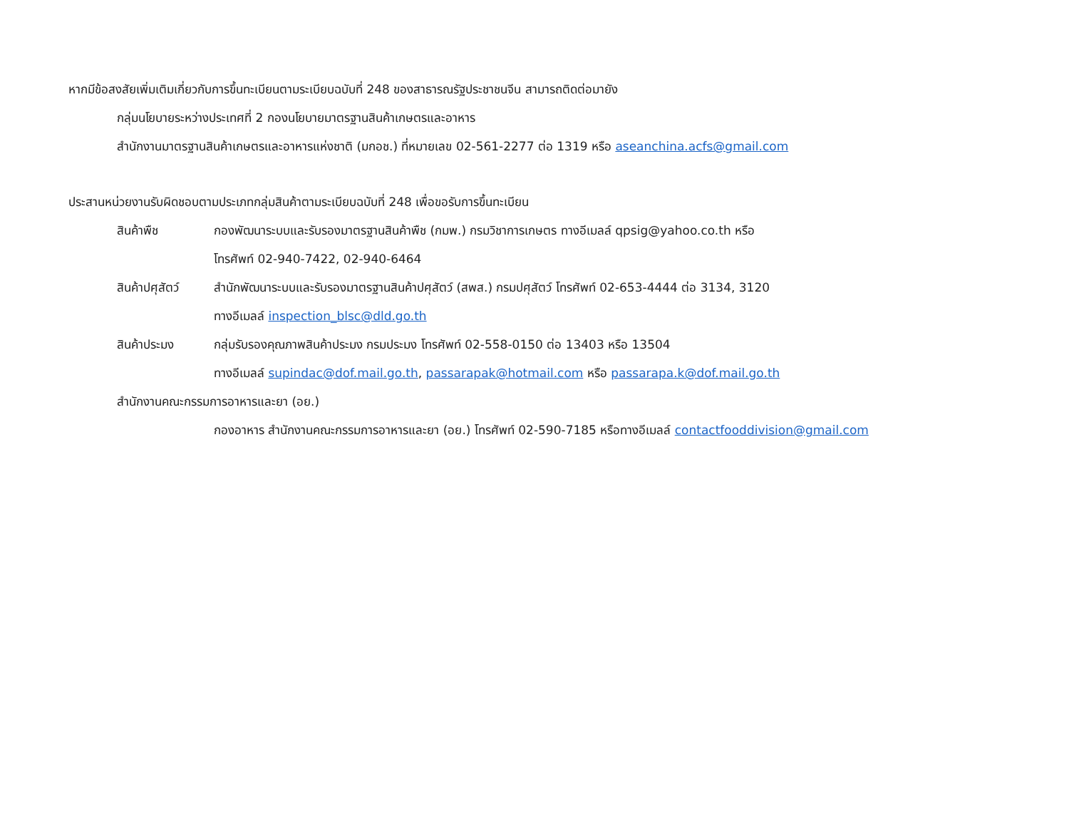หากมีข้อสงสัยเพิ่มเติมเกี่ยวกับการขึ้นทะเบียนตามระเบียบฉบับที่ 248 ของสาธารณรัฐประชาชนจีน สามารถติดต่อมายัง
กลุ่มนโยบายระหว่างประเทศที่ 2 กองนโยบายมาตรฐานสินค้าเกษตรและอาหาร
สำนักงานมาตรฐานสินค้าเกษตรและอาหารแห่งชาติ (มกอช.) ที่หมายเลข 02-561-2277 ต่อ 1319 หรือ aseanchina.acfs@gmail.com
ประสานหน่วยงานรับผิดชอบตามประเภทกลุ่มสินค้าตามระเบียบฉบับที่ 248 เพื่อขอรับการขึ้นทะเบียน
สินค้าพืช กองพัฒนาระบบและรับรองมาตรฐานสินค้าพืช (กมพ.) กรมวิชาการเกษตร ทางอีเมลล์ qpsig@yahoo.co.th หรือ
โทรศัพท์ 02-940-7422, 02-940-6464
สินค้าปศุสัตว์
สำนักพัฒนาระบบและรับรองมาตรฐานสินค้าปศุสัตว์ (สพส.) กรมปศุสัตว์ โทรศัพท์ 02-653-4444 ต่อ 3134, 3120
ทางอีเมลล์ inspection_blsc@dld.go.th
สินค้าประมง กลุ่มรับรองคุณภาพสินค้าประมง กรมประมง โทรศัพท์ 02-558-0150 ต่อ 13403 หรือ 13504
ทางอีเมลล์ supindac@dof.mail.go.th, passarapak@hotmail.com หรือ passarapa.k@dof.mail.go.th
สำนักงานคณะกรรมการอาหารและยา (อย.)
กองอาหาร สำนักงานคณะกรรมการอาหารและยา (อย.) โทรศัพท์ 02-590-7185 หรือทางอีเมลล์ contactfooddivision@gmail.com